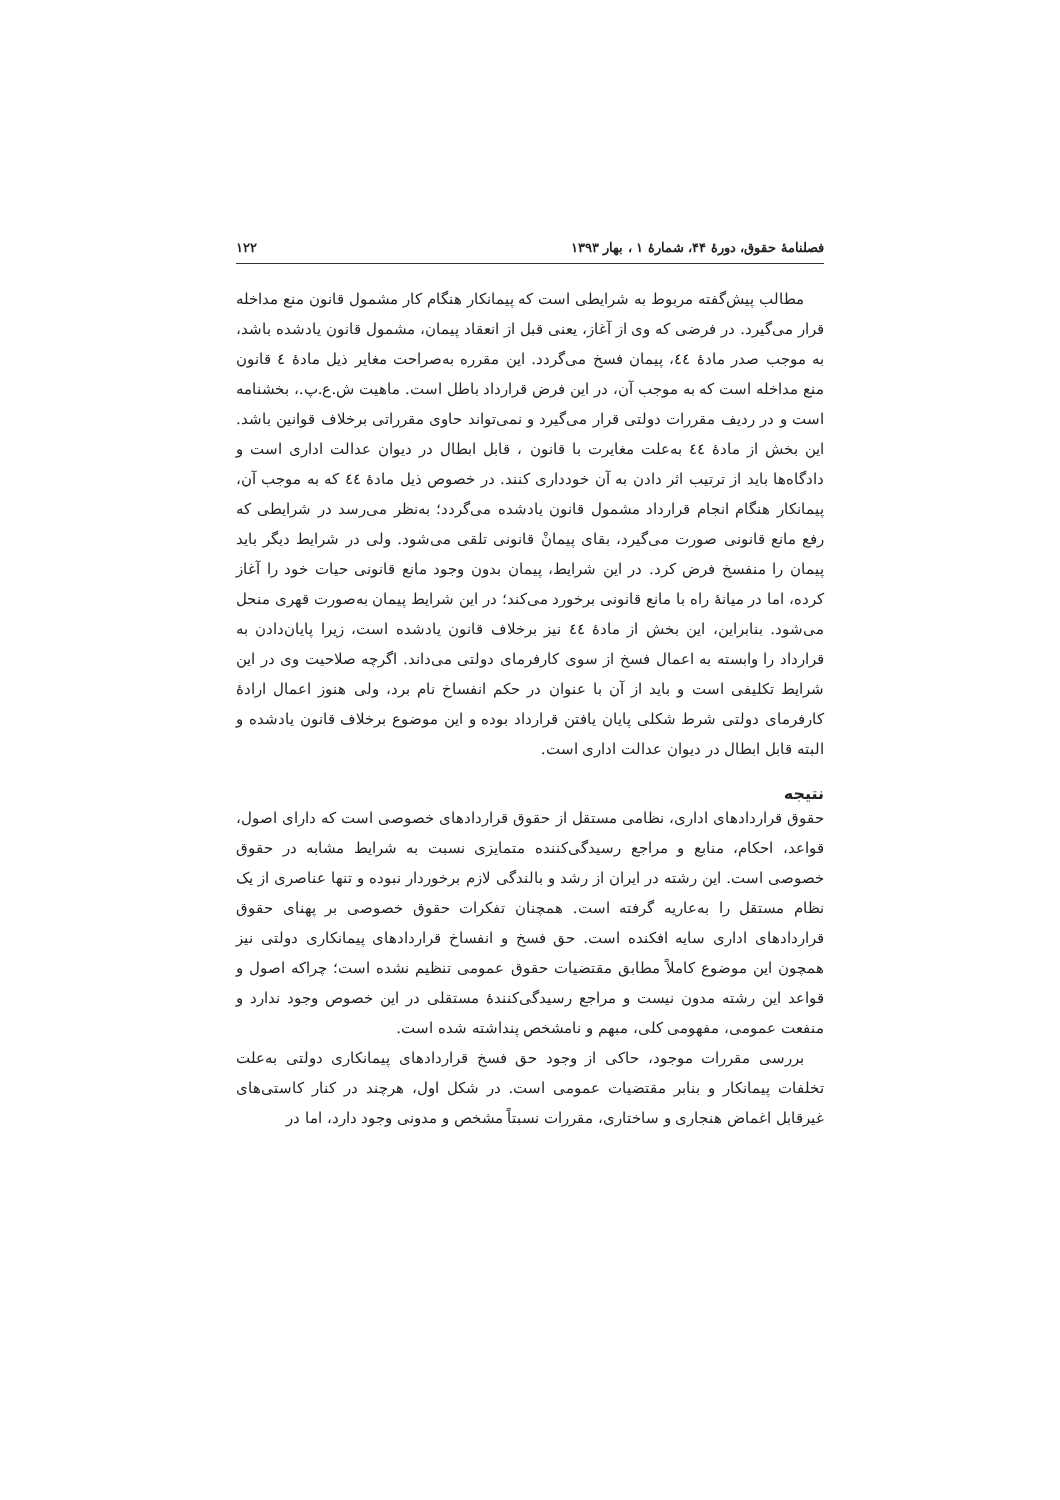فصلنامهٔ حقوق، دورهٔ ۴۴، شمارهٔ ۱ ، بهار ۱۳۹۳ ۱۲۲
مطالب پیش‌گفته مربوط به شرایطی است که پیمانکار هنگام کار مشمول قانون منع مداخله قرار می‌گیرد. در فرضی که وی از آغاز، یعنی قبل از انعقاد پیمان، مشمول قانون یادشده باشد، به موجب صدر مادهٔ ٤٤، پیمان فسخ می‌گردد. این مقرره به‌صراحت مغایر ذیل مادهٔ ٤ قانون منع مداخله است که به موجب آن، در این فرض قرارداد باطل است. ماهیت ش.ع.پ.، بخشنامه است و در ردیف مقررات دولتی قرار می‌گیرد و نمی‌تواند حاوی مقرراتی برخلاف قوانین باشد. این بخش از مادهٔ ٤٤ به‌علت مغایرت با قانون ، قابل ابطال در دیوان عدالت اداری است و دادگاه‌ها باید از ترتیب اثر دادن به آن خودداری کنند. در خصوص ذیل مادهٔ ٤٤ که به موجب آن، پیمانکار هنگام انجام قرارداد مشمول قانون یادشده می‌گردد؛ به‌نظر می‌رسد در شرایطی که رفع مانع قانونی صورت می‌گیرد، بقای پیمانْ قانونی تلقی می‌شود. ولی در شرایط دیگر باید پیمان را منفسخ فرض کرد. در این شرایط، پیمان بدون وجود مانع قانونی حیات خود را آغاز کرده، اما در میانهٔ راه با مانع قانونی برخورد می‌کند؛ در این شرایط پیمان به‌صورت قهری منحل می‌شود. بنابراین، این بخش از مادهٔ ٤٤ نیز برخلاف قانون یادشده است، زیرا پایان‌دادن به قرارداد را وابسته به اعمال فسخ از سوی کارفرمای دولتی می‌داند. اگرچه صلاحیت وی در این شرایط تکلیفی است و باید از آن با عنوان در حکم انفساخ نام برد، ولی هنوز اعمال ارادهٔ کارفرمای دولتی شرط شکلی پایان یافتن قرارداد بوده و این موضوع برخلاف قانون یادشده و البته قابل ابطال در دیوان عدالت اداری است.
نتیجه
حقوق قراردادهای اداری، نظامی مستقل از حقوق قراردادهای خصوصی است که دارای اصول، قواعد، احکام، منابع و مراجع رسیدگی‌کننده متمایزی نسبت به شرایط مشابه در حقوق خصوصی است. این رشته در ایران از رشد و بالندگی لازم برخوردار نبوده و تنها عناصری از یک نظام مستقل را به‌عاریه گرفته است. همچنان تفکرات حقوق خصوصی بر پهنای حقوق قراردادهای اداری سایه افکنده است. حق فسخ و انفساخ قراردادهای پیمانکاری دولتی نیز همچون این موضوع کاملاً مطابق مقتضیات حقوق عمومی تنظیم نشده است؛ چراکه اصول و قواعد این رشته مدون نیست و مراجع رسیدگی‌کنندهٔ مستقلی در این خصوص وجود ندارد و منفعت عمومی، مفهومی کلی، مبهم و نامشخص پنداشته شده است.
بررسی مقررات موجود، حاکی از وجود حق فسخ قراردادهای پیمانکاری دولتی به‌علت تخلفات پیمانکار و بنابر مقتضیات عمومی است. در شکل اول، هرچند در کنار کاستی‌های غیرقابل اغماض هنجاری و ساختاری، مقررات نسبتاً مشخص و مدونی وجود دارد، اما در